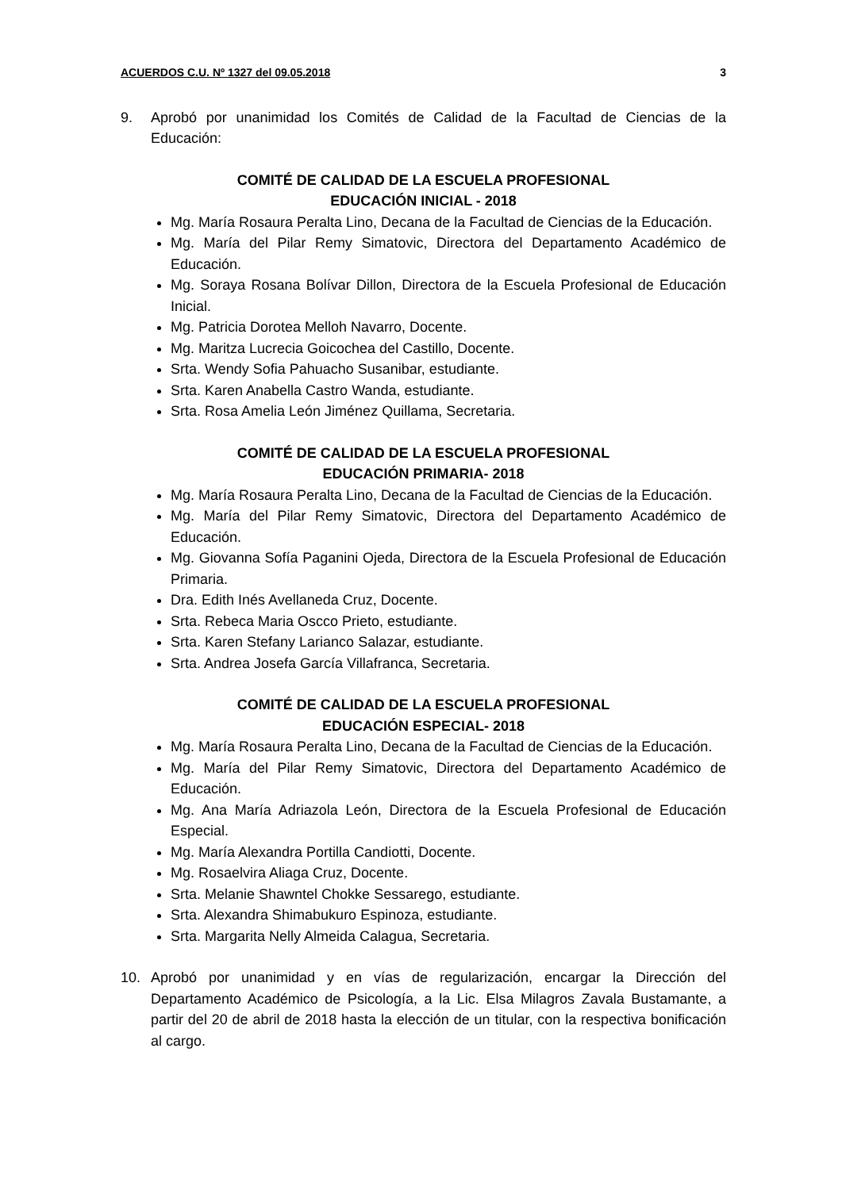ACUERDOS C.U. Nº 1327 del 09.05.2018 3
9. Aprobó por unanimidad los Comités de Calidad de la Facultad de Ciencias de la Educación:
COMITÉ DE CALIDAD DE LA ESCUELA PROFESIONAL
EDUCACIÓN INICIAL - 2018
Mg. María Rosaura Peralta Lino, Decana de la Facultad de Ciencias de la Educación.
Mg. María del Pilar Remy Simatovic, Directora del Departamento Académico de Educación.
Mg. Soraya Rosana Bolívar Dillon, Directora de la Escuela Profesional de Educación Inicial.
Mg. Patricia Dorotea Melloh Navarro, Docente.
Mg. Maritza Lucrecia Goicochea del Castillo, Docente.
Srta. Wendy Sofia Pahuacho Susanibar, estudiante.
Srta. Karen Anabella Castro Wanda, estudiante.
Srta. Rosa Amelia León Jiménez Quillama, Secretaria.
COMITÉ DE CALIDAD DE LA ESCUELA PROFESIONAL
EDUCACIÓN PRIMARIA- 2018
Mg. María Rosaura Peralta Lino, Decana de la Facultad de Ciencias de la Educación.
Mg. María del Pilar Remy Simatovic, Directora del Departamento Académico de Educación.
Mg. Giovanna Sofía Paganini Ojeda, Directora de la Escuela Profesional de Educación Primaria.
Dra. Edith Inés Avellaneda Cruz, Docente.
Srta. Rebeca Maria Oscco Prieto, estudiante.
Srta. Karen Stefany Larianco Salazar, estudiante.
Srta. Andrea Josefa García Villafranca, Secretaria.
COMITÉ DE CALIDAD DE LA ESCUELA PROFESIONAL
EDUCACIÓN ESPECIAL- 2018
Mg. María Rosaura Peralta Lino, Decana de la Facultad de Ciencias de la Educación.
Mg. María del Pilar Remy Simatovic, Directora del Departamento Académico de Educación.
Mg. Ana María Adriazola León, Directora de la Escuela Profesional de Educación Especial.
Mg. María Alexandra Portilla Candiotti, Docente.
Mg. Rosaelvira Aliaga Cruz, Docente.
Srta. Melanie Shawntel Chokke Sessarego, estudiante.
Srta. Alexandra Shimabukuro Espinoza, estudiante.
Srta. Margarita Nelly Almeida Calagua, Secretaria.
10. Aprobó por unanimidad y en vías de regularización, encargar la Dirección del Departamento Académico de Psicología, a la Lic. Elsa Milagros Zavala Bustamante, a partir del 20 de abril de 2018 hasta la elección de un titular, con la respectiva bonificación al cargo.